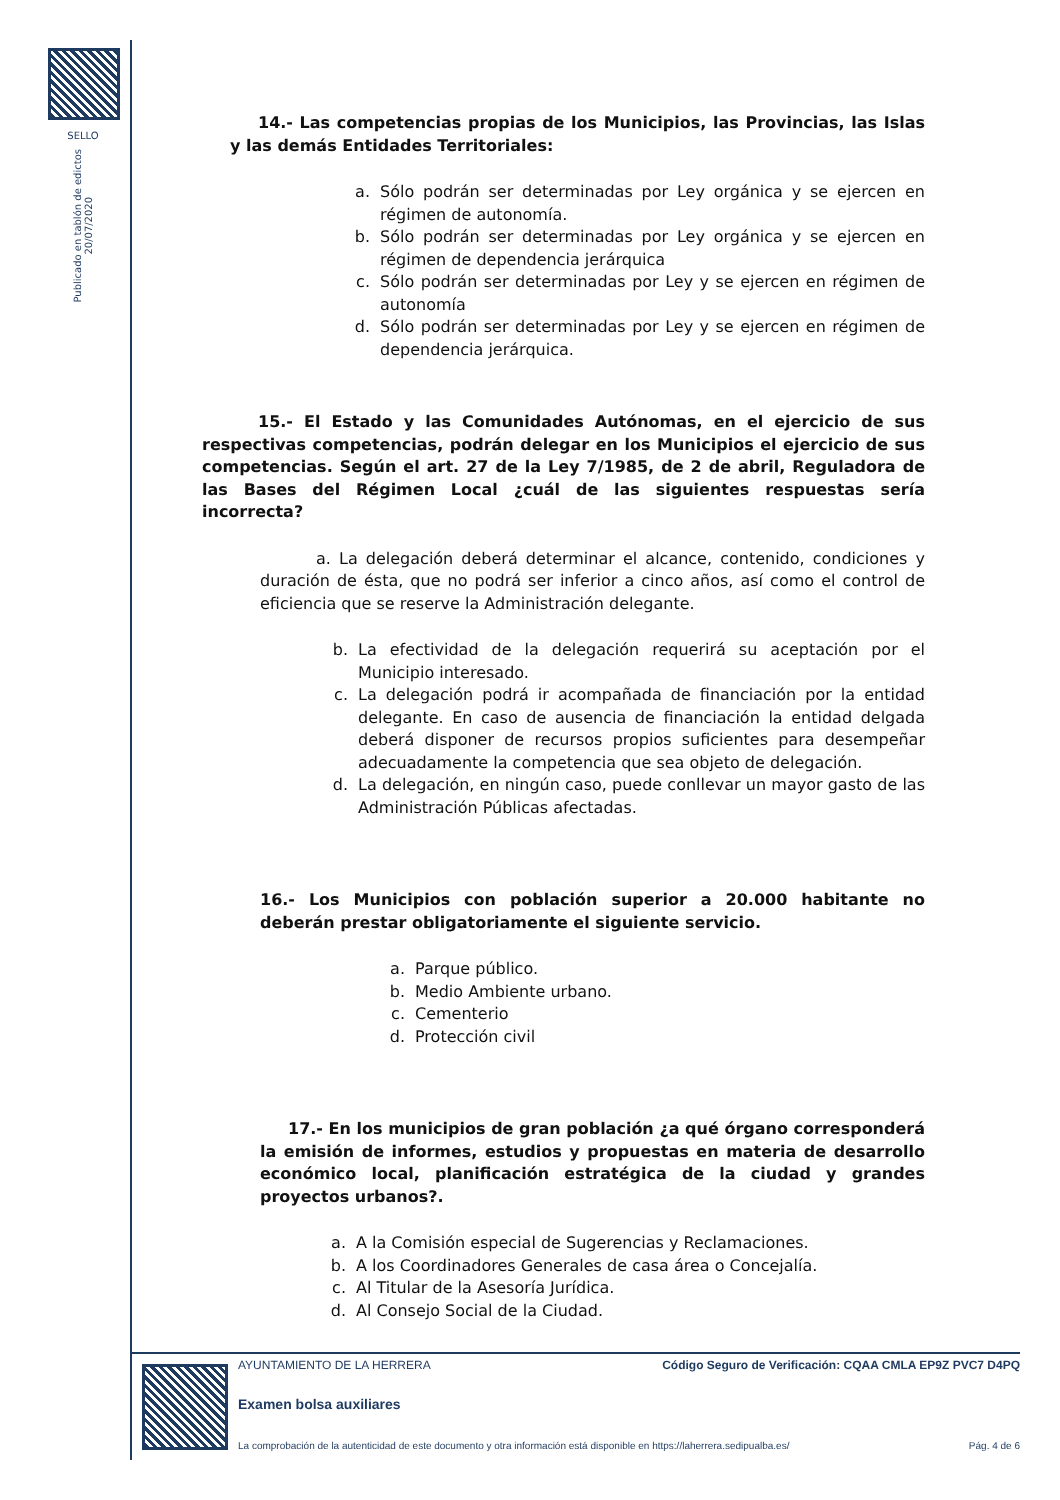SELLO
Publicado en tablón de edictos
20/07/2020
14.- Las competencias propias de los Municipios, las Provincias, las Islas y las demás Entidades Territoriales:
a. Sólo podrán ser determinadas por Ley orgánica y se ejercen en régimen de autonomía.
b. Sólo podrán ser determinadas por Ley orgánica y se ejercen en régimen de dependencia jerárquica
c. Sólo podrán ser determinadas por Ley y se ejercen en régimen de autonomía
d. Sólo podrán ser determinadas por Ley y se ejercen en régimen de dependencia jerárquica.
15.- El Estado y las Comunidades Autónomas, en el ejercicio de sus respectivas competencias, podrán delegar en los Municipios el ejercicio de sus competencias. Según el art. 27 de la Ley 7/1985, de 2 de abril, Reguladora de las Bases del Régimen Local ¿cuál de las siguientes respuestas sería incorrecta?
a. La delegación deberá determinar el alcance, contenido, condiciones y duración de ésta, que no podrá ser inferior a cinco años, así como el control de eficiencia que se reserve la Administración delegante.
b. La efectividad de la delegación requerirá su aceptación por el Municipio interesado.
c. La delegación podrá ir acompañada de financiación por la entidad delegante. En caso de ausencia de financiación la entidad delgada deberá disponer de recursos propios suficientes para desempeñar adecuadamente la competencia que sea objeto de delegación.
d. La delegación, en ningún caso, puede conllevar un mayor gasto de las Administración Públicas afectadas.
16.- Los Municipios con población superior a 20.000 habitante no deberán prestar obligatoriamente el siguiente servicio.
a. Parque público.
b. Medio Ambiente urbano.
c. Cementerio
d. Protección civil
17.- En los municipios de gran población ¿a qué órgano corresponderá la emisión de informes, estudios y propuestas en materia de desarrollo económico local, planificación estratégica de la ciudad y grandes proyectos urbanos?.
a. A la Comisión especial de Sugerencias y Reclamaciones.
b. A los Coordinadores Generales de casa área o Concejalía.
c. Al Titular de la Asesoría Jurídica.
d. Al Consejo Social de la Ciudad.
AYUNTAMIENTO DE LA HERRERA Código Seguro de Verificación: CQAA CMLA EP9Z PVC7 D4PQ
Examen bolsa auxiliares
La comprobación de la autenticidad de este documento y otra información está disponible en https://laherrera.sedipualba.es/ Pág. 4 de 6